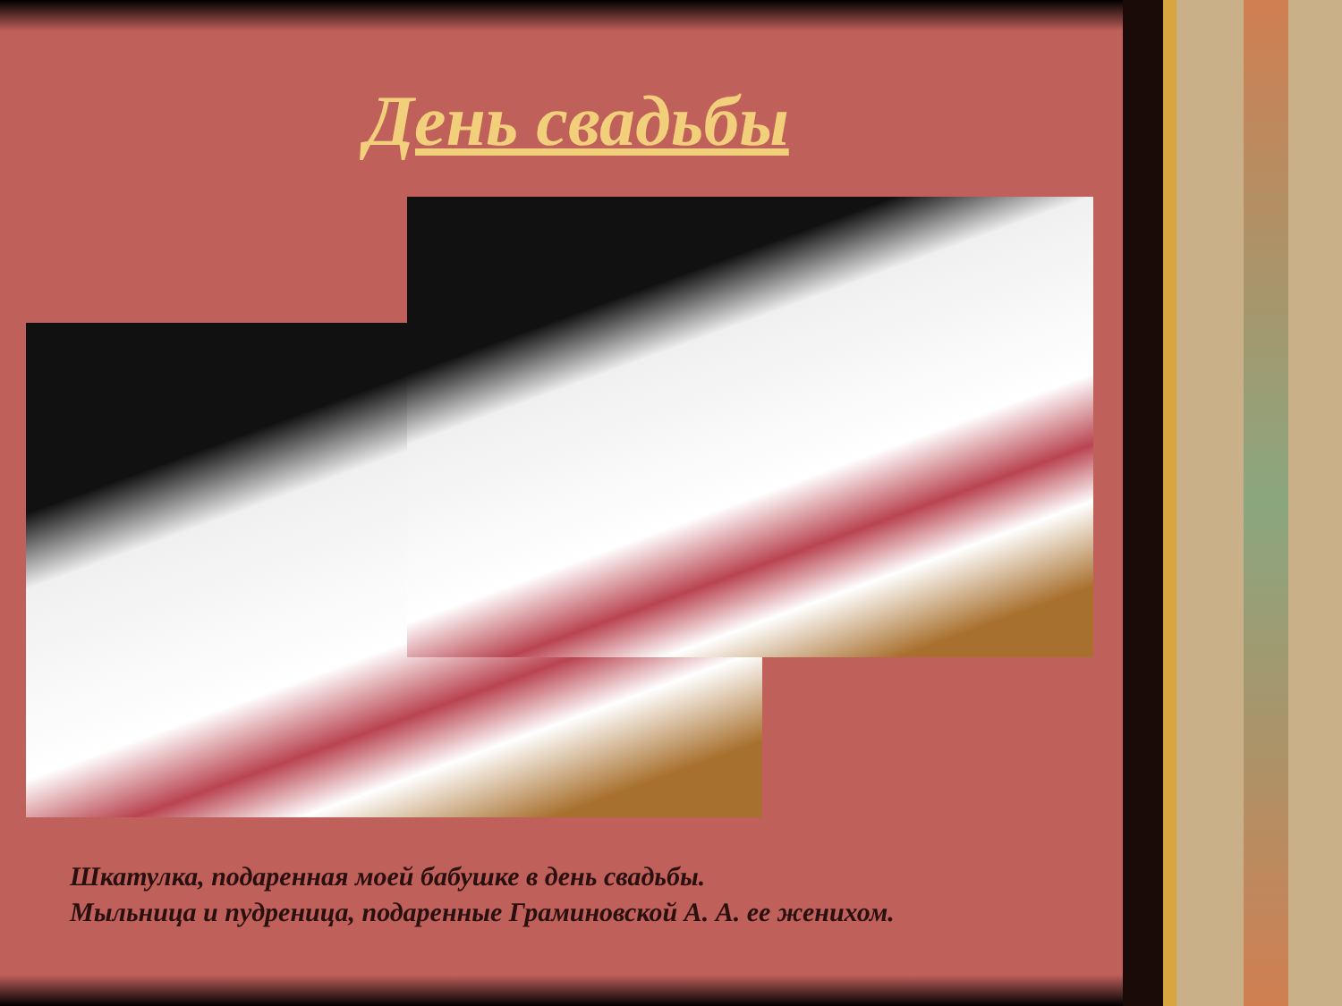День свадьбы
Шкатулка, подаренная моей бабушке в день свадьбы.
Мыльница и пудреница, подаренные Граминовской А. А. ее женихом.